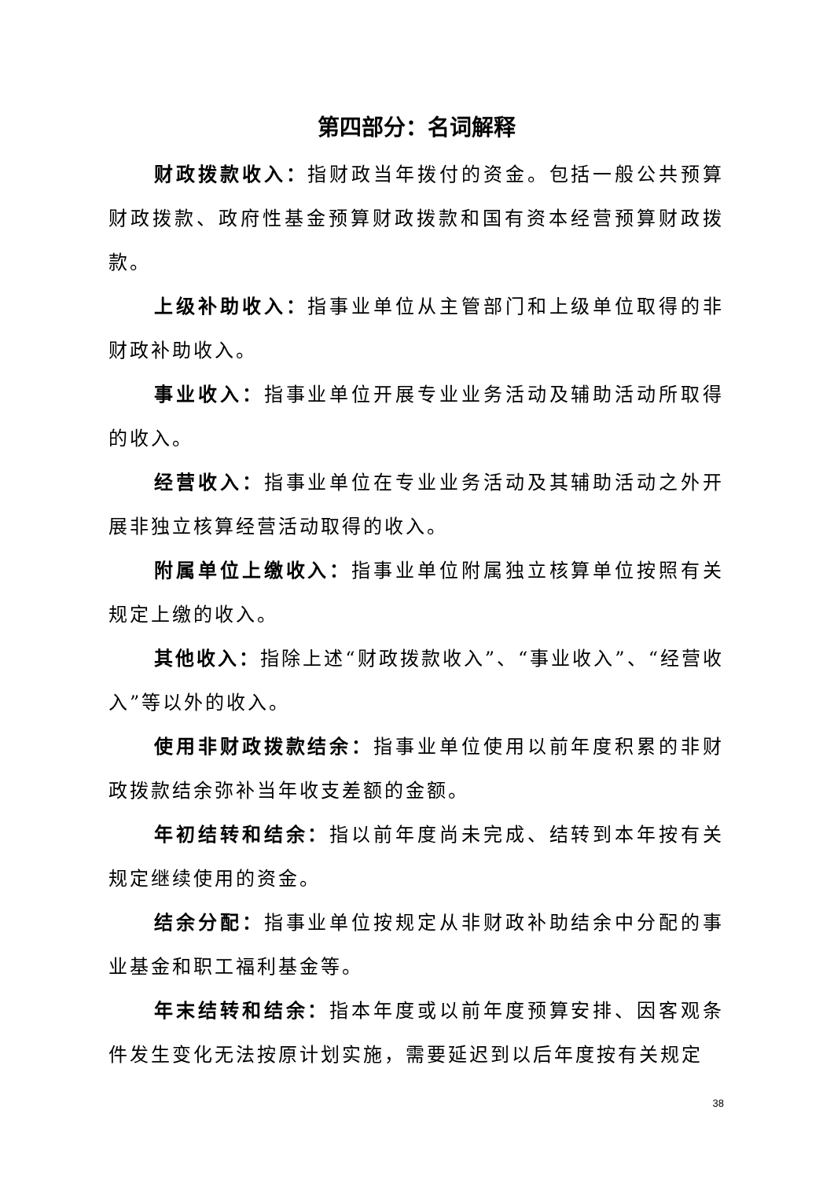第四部分：名词解释
财政拨款收入：指财政当年拨付的资金。包括一般公共预算财政拨款、政府性基金预算财政拨款和国有资本经营预算财政拨款。
上级补助收入：指事业单位从主管部门和上级单位取得的非财政补助收入。
事业收入：指事业单位开展专业业务活动及辅助活动所取得的收入。
经营收入：指事业单位在专业业务活动及其辅助活动之外开展非独立核算经营活动取得的收入。
附属单位上缴收入：指事业单位附属独立核算单位按照有关规定上缴的收入。
其他收入：指除上述“财政拨款收入”、“事业收入”、“经营收入”等以外的收入。
使用非财政拨款结余：指事业单位使用以前年度积累的非财政拨款结余弥补当年收支差额的金额。
年初结转和结余：指以前年度尚未完成、结转到本年按有关规定继续使用的资金。
结余分配：指事业单位按规定从非财政补助结余中分配的事业基金和职工福利基金等。
年末结转和结余：指本年度或以前年度预算安排、因客观条件发生变化无法按原计划实施，需要延迟到以后年度按有关规定
38